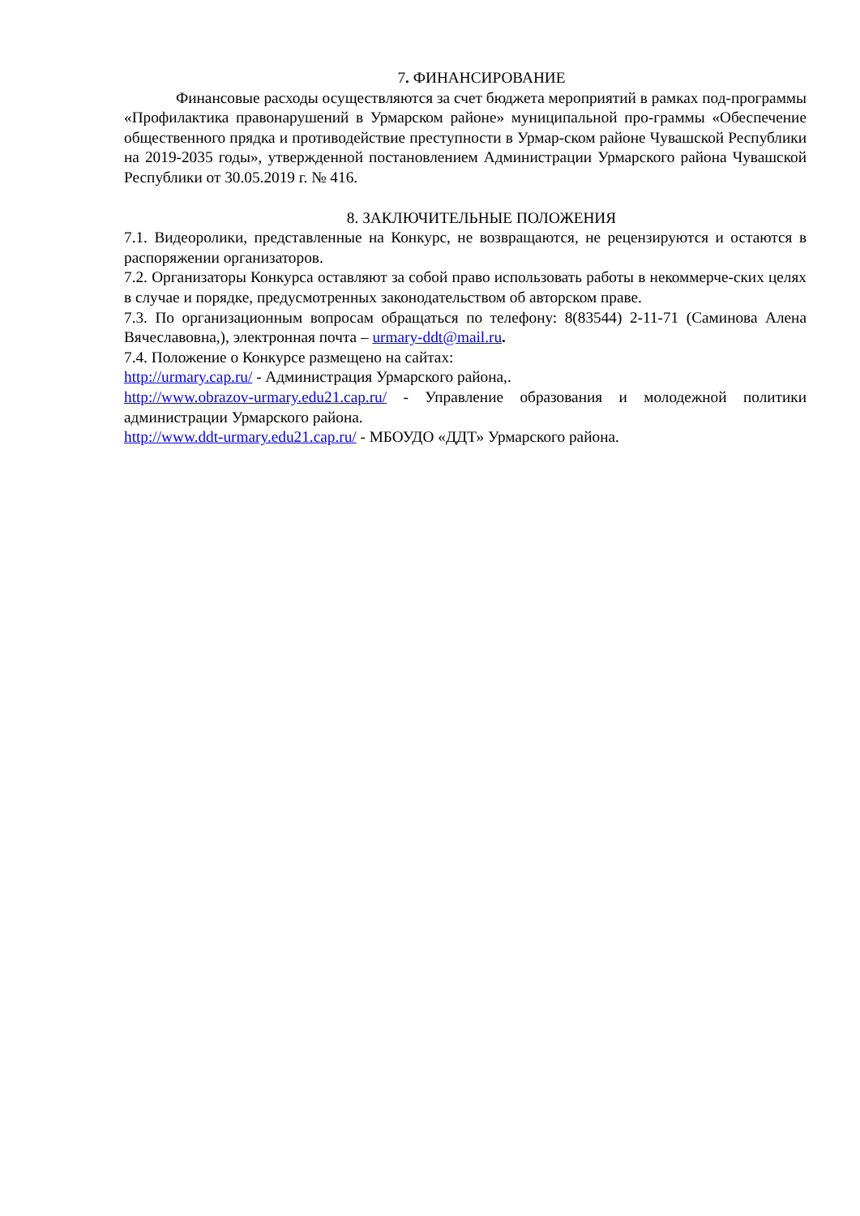7. ФИНАНСИРОВАНИЕ
Финансовые расходы осуществляются за счет бюджета мероприятий в рамках под-программы «Профилактика правонарушений в Урмарском районе» муниципальной про-граммы «Обеспечение общественного прядка и противодействие преступности в Урмар-ском районе Чувашской Республики на 2019-2035 годы», утвержденной постановлением Администрации Урмарского района Чувашской Республики от 30.05.2019 г. № 416.
8. ЗАКЛЮЧИТЕЛЬНЫЕ ПОЛОЖЕНИЯ
7.1. Видеоролики, представленные на Конкурс, не возвращаются, не рецензируются и остаются в распоряжении организаторов.
7.2. Организаторы Конкурса оставляют за собой право использовать работы в некоммерче-ских целях в случае и порядке, предусмотренных законодательством об авторском праве.
7.3. По организационным вопросам обращаться по телефону: 8(83544) 2-11-71 (Саминова Алена Вячеславовна,), электронная почта – urmary-ddt@mail.ru.
7.4. Положение о Конкурсе размещено на сайтах:
http://urmary.cap.ru/ - Администрация Урмарского района,.
http://www.obrazov-urmary.edu21.cap.ru/ - Управление образования и молодежной политики администрации Урмарского района.
http://www.ddt-urmary.edu21.cap.ru/ - МБОУДО «ДДТ» Урмарского района.